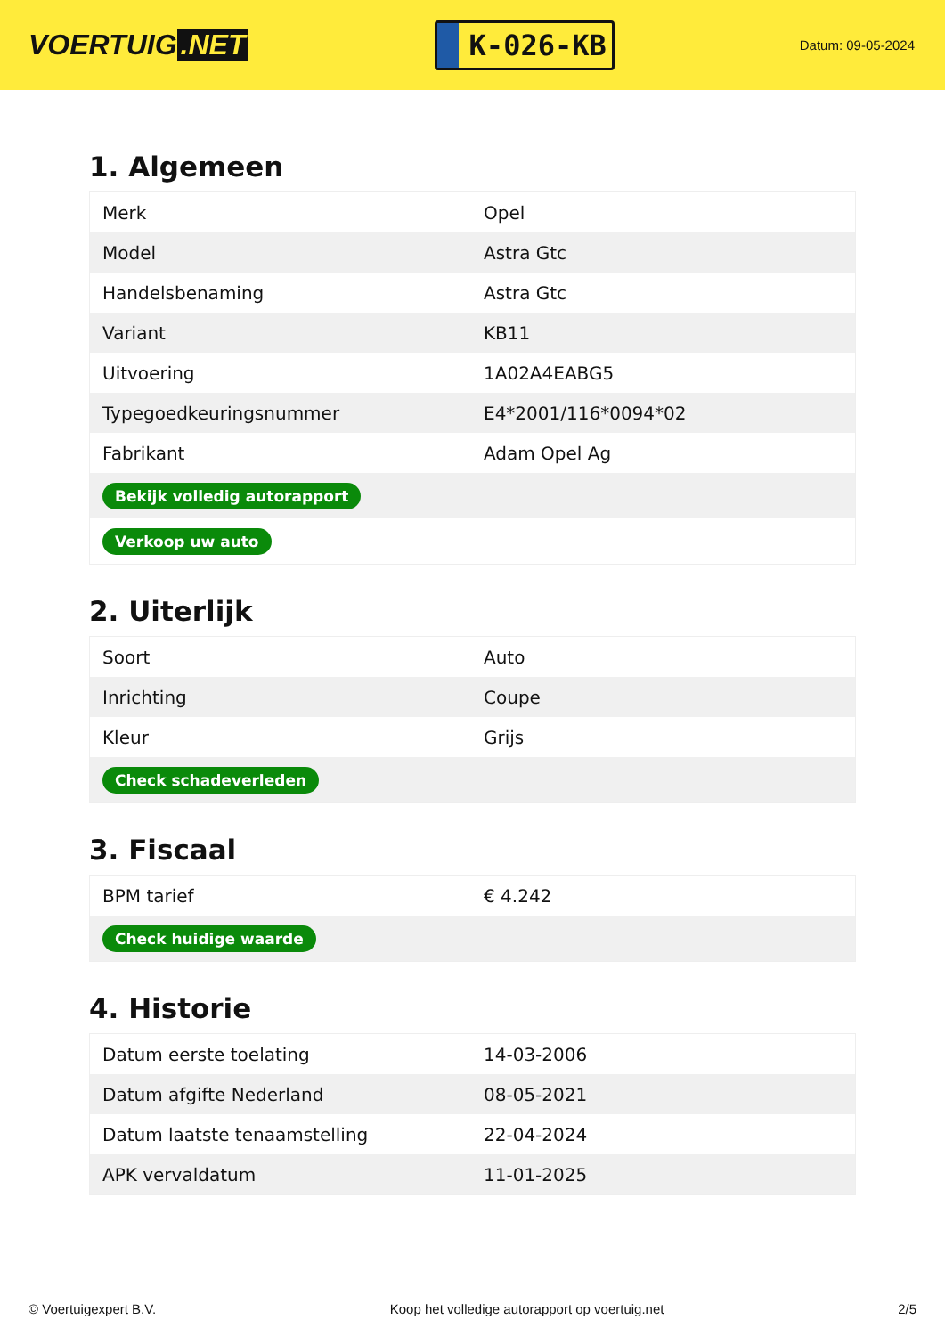VOERTUIG.NET
K-026-KB
Datum: 09-05-2024
1. Algemeen
| Merk | Opel |
| Model | Astra Gtc |
| Handelsbenaming | Astra Gtc |
| Variant | KB11 |
| Uitvoering | 1A02A4EABG5 |
| Typegoedkeuringsnummer | E4*2001/116*0094*02 |
| Fabrikant | Adam Opel Ag |
| Bekijk volledig autorapport | |
| Verkoop uw auto | |
2. Uiterlijk
| Soort | Auto |
| Inrichting | Coupe |
| Kleur | Grijs |
| Check schadeverleden | |
3. Fiscaal
| BPM tarief | € 4.242 |
| Check huidige waarde | |
4. Historie
| Datum eerste toelating | 14-03-2006 |
| Datum afgifte Nederland | 08-05-2021 |
| Datum laatste tenaamstelling | 22-04-2024 |
| APK vervaldatum | 11-01-2025 |
© Voertuigexpert B.V. Koop het volledige autorapport op voertuig.net 2/5